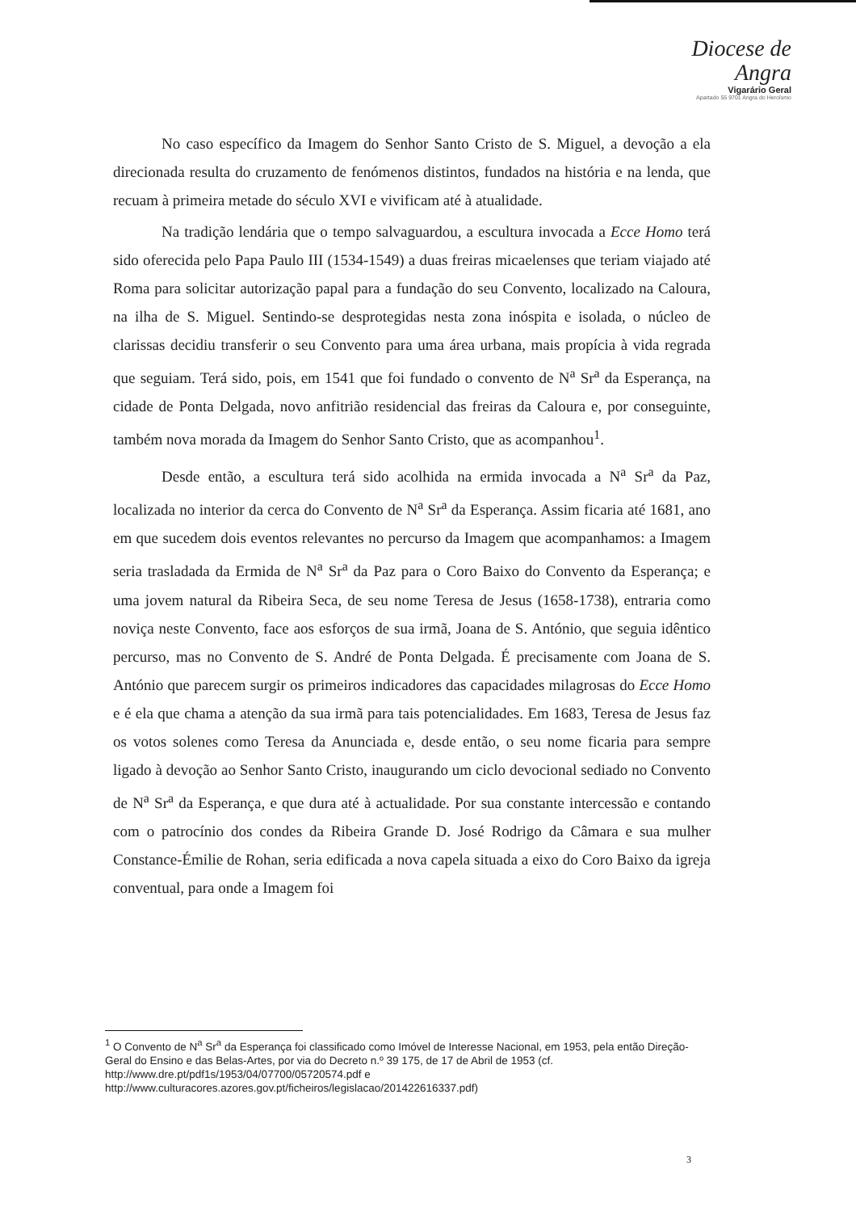Diocese de Angra
Vigarário Geral
Apartado 55 9701 Angra do Heroísmo
No caso específico da Imagem do Senhor Santo Cristo de S. Miguel, a devoção a ela direcionada resulta do cruzamento de fenómenos distintos, fundados na história e na lenda, que recuam à primeira metade do século XVI e vivificam até à atualidade.
Na tradição lendária que o tempo salvaguardou, a escultura invocada a Ecce Homo terá sido oferecida pelo Papa Paulo III (1534-1549) a duas freiras micaelenses que teriam viajado até Roma para solicitar autorização papal para a fundação do seu Convento, localizado na Caloura, na ilha de S. Miguel. Sentindo-se desprotegidas nesta zona inóspita e isolada, o núcleo de clarissas decidiu transferir o seu Convento para uma área urbana, mais propícia à vida regrada que seguiam. Terá sido, pois, em 1541 que foi fundado o convento de N<sup>a</sup> Sr<sup>a</sup> da Esperança, na cidade de Ponta Delgada, novo anfitrião residencial das freiras da Caloura e, por conseguinte, também nova morada da Imagem do Senhor Santo Cristo, que as acompanhou<sup>1</sup>.
Desde então, a escultura terá sido acolhida na ermida invocada a N<sup>a</sup> Sr<sup>a</sup> da Paz, localizada no interior da cerca do Convento de N<sup>a</sup> Sr<sup>a</sup> da Esperança. Assim ficaria até 1681, ano em que sucedem dois eventos relevantes no percurso da Imagem que acompanhamos: a Imagem seria trasladada da Ermida de N<sup>a</sup> Sr<sup>a</sup> da Paz para o Coro Baixo do Convento da Esperança; e uma jovem natural da Ribeira Seca, de seu nome Teresa de Jesus (1658-1738), entraria como noviça neste Convento, face aos esforços de sua irmã, Joana de S. António, que seguia idêntico percurso, mas no Convento de S. André de Ponta Delgada. É precisamente com Joana de S. António que parecem surgir os primeiros indicadores das capacidades milagrosas do Ecce Homo e é ela que chama a atenção da sua irmã para tais potencialidades. Em 1683, Teresa de Jesus faz os votos solenes como Teresa da Anunciada e, desde então, o seu nome ficaria para sempre ligado à devoção ao Senhor Santo Cristo, inaugurando um ciclo devocional sediado no Convento de N<sup>a</sup> Sr<sup>a</sup> da Esperança, e que dura até à actualidade. Por sua constante intercessão e contando com o patrocínio dos condes da Ribeira Grande D. José Rodrigo da Câmara e sua mulher Constance-Émilie de Rohan, seria edificada a nova capela situada a eixo do Coro Baixo da igreja conventual, para onde a Imagem foi
<sup>1</sup> O Convento de N<sup>a</sup> Sr<sup>a</sup> da Esperança foi classificado como Imóvel de Interesse Nacional, em 1953, pela então Direção-Geral do Ensino e das Belas-Artes, por via do Decreto n.º 39 175, de 17 de Abril de 1953 (cf. http://www.dre.pt/pdf1s/1953/04/07700/05720574.pdf e
http://www.culturacores.azores.gov.pt/ficheiros/legislacao/201422616337.pdf)
3